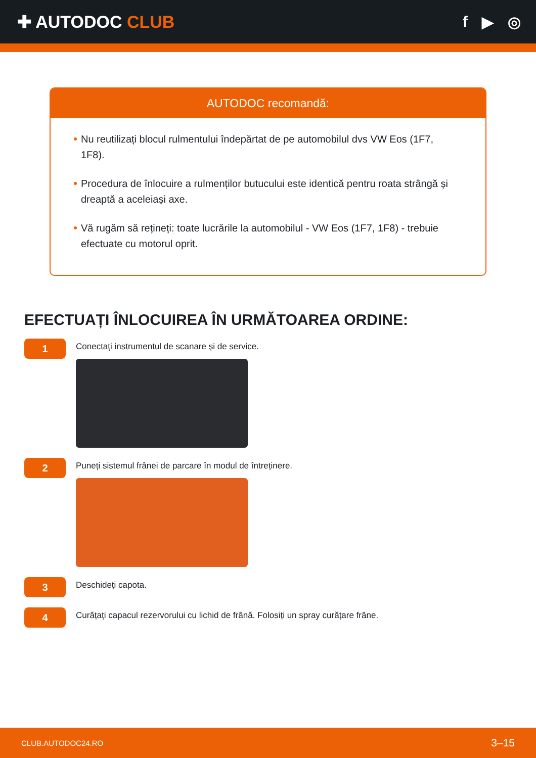✚ AUTODOC CLUB f ▶ ◎
AUTODOC recomandă:
Nu reutilizați blocul rulmentului îndepărtat de pe automobilul dvs VW Eos (1F7, 1F8).
Procedura de înlocuire a rulmenților butucului este identică pentru roata strângă și dreaptă a aceleiași axe.
Vă rugăm să rețineți: toate lucrările la automobilul - VW Eos (1F7, 1F8) - trebuie efectuate cu motorul oprit.
EFECTUAȚI ÎNLOCUIREA ÎN URMĂTOAREA ORDINE:
1
Conectați instrumentul de scanare și de service.
2
Puneți sistemul frânei de parcare în modul de întreținere.
3
Deschideți capota.
4
Curățați capacul rezervorului cu lichid de frână. Folosiți un spray curățare frâne.
CLUB.AUTODOC24.RO 3–15